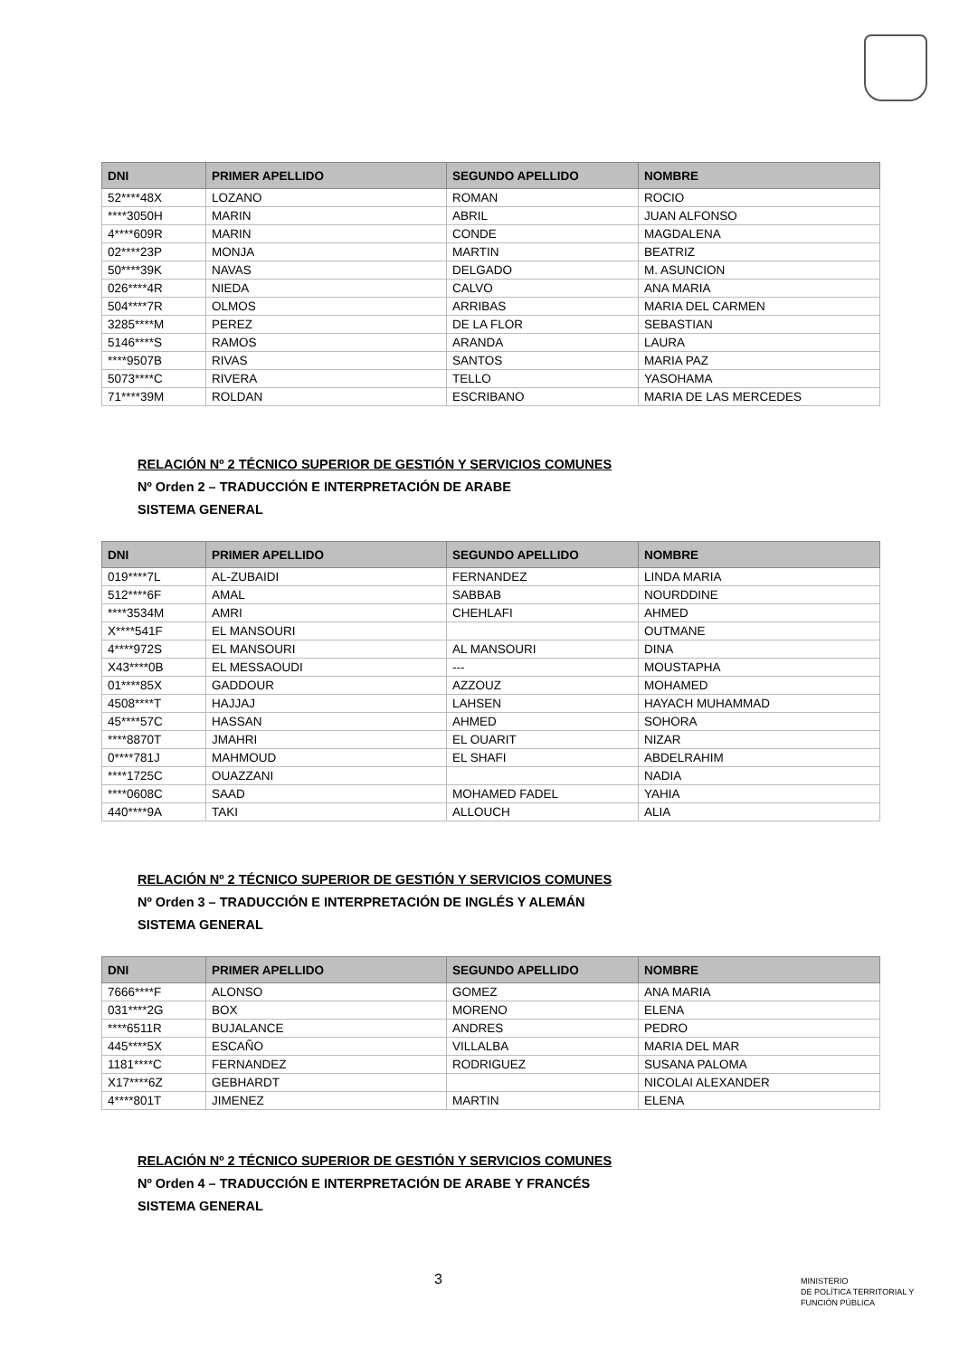| DNI | PRIMER APELLIDO | SEGUNDO APELLIDO | NOMBRE |
| --- | --- | --- | --- |
| 52****48X | LOZANO | ROMAN | ROCIO |
| ****3050H | MARIN | ABRIL | JUAN ALFONSO |
| 4****609R | MARIN | CONDE | MAGDALENA |
| 02****23P | MONJA | MARTIN | BEATRIZ |
| 50****39K | NAVAS | DELGADO | M. ASUNCION |
| 026****4R | NIEDA | CALVO | ANA MARIA |
| 504****7R | OLMOS | ARRIBAS | MARIA DEL CARMEN |
| 3285****M | PEREZ | DE LA FLOR | SEBASTIAN |
| 5146****S | RAMOS | ARANDA | LAURA |
| ****9507B | RIVAS | SANTOS | MARIA PAZ |
| 5073****C | RIVERA | TELLO | YASOHAMA |
| 71****39M | ROLDAN | ESCRIBANO | MARIA DE LAS MERCEDES |
RELACIÓN Nº 2 TÉCNICO SUPERIOR DE GESTIÓN Y SERVICIOS COMUNES
Nº Orden 2 – TRADUCCIÓN E INTERPRETACIÓN DE ARABE
SISTEMA GENERAL
| DNI | PRIMER APELLIDO | SEGUNDO APELLIDO | NOMBRE |
| --- | --- | --- | --- |
| 019****7L | AL-ZUBAIDI | FERNANDEZ | LINDA MARIA |
| 512****6F | AMAL | SABBAB | NOURDDINE |
| ****3534M | AMRI | CHEHLAFI | AHMED |
| X****541F | EL MANSOURI | | OUTMANE |
| 4****972S | EL MANSOURI | AL MANSOURI | DINA |
| X43****0B | EL MESSAOUDI | --- | MOUSTAPHA |
| 01****85X | GADDOUR | AZZOUZ | MOHAMED |
| 4508****T | HAJJAJ | LAHSEN | HAYACH MUHAMMAD |
| 45****57C | HASSAN | AHMED | SOHORA |
| ****8870T | JMAHRI | EL OUARIT | NIZAR |
| 0****781J | MAHMOUD | EL SHAFI | ABDELRAHIM |
| ****1725C | OUAZZANI | | NADIA |
| ****0608C | SAAD | MOHAMED FADEL | YAHIA |
| 440****9A | TAKI | ALLOUCH | ALIA |
RELACIÓN Nº 2 TÉCNICO SUPERIOR DE GESTIÓN Y SERVICIOS COMUNES
Nº Orden 3 – TRADUCCIÓN E INTERPRETACIÓN DE INGLÉS Y ALEMÁN
SISTEMA GENERAL
| DNI | PRIMER APELLIDO | SEGUNDO APELLIDO | NOMBRE |
| --- | --- | --- | --- |
| 7666****F | ALONSO | GOMEZ | ANA MARIA |
| 031****2G | BOX | MORENO | ELENA |
| ****6511R | BUJALANCE | ANDRES | PEDRO |
| 445****5X | ESCAÑO | VILLALBA | MARIA DEL MAR |
| 1181****C | FERNANDEZ | RODRIGUEZ | SUSANA PALOMA |
| X17****6Z | GEBHARDT | | NICOLAI ALEXANDER |
| 4****801T | JIMENEZ | MARTIN | ELENA |
RELACIÓN Nº 2 TÉCNICO SUPERIOR DE GESTIÓN Y SERVICIOS COMUNES
Nº Orden 4 – TRADUCCIÓN E INTERPRETACIÓN DE ARABE Y FRANCÉS
SISTEMA GENERAL
3
MINISTERIO
DE POLÍTICA TERRITORIAL Y
FUNCIÓN PÚBLICA